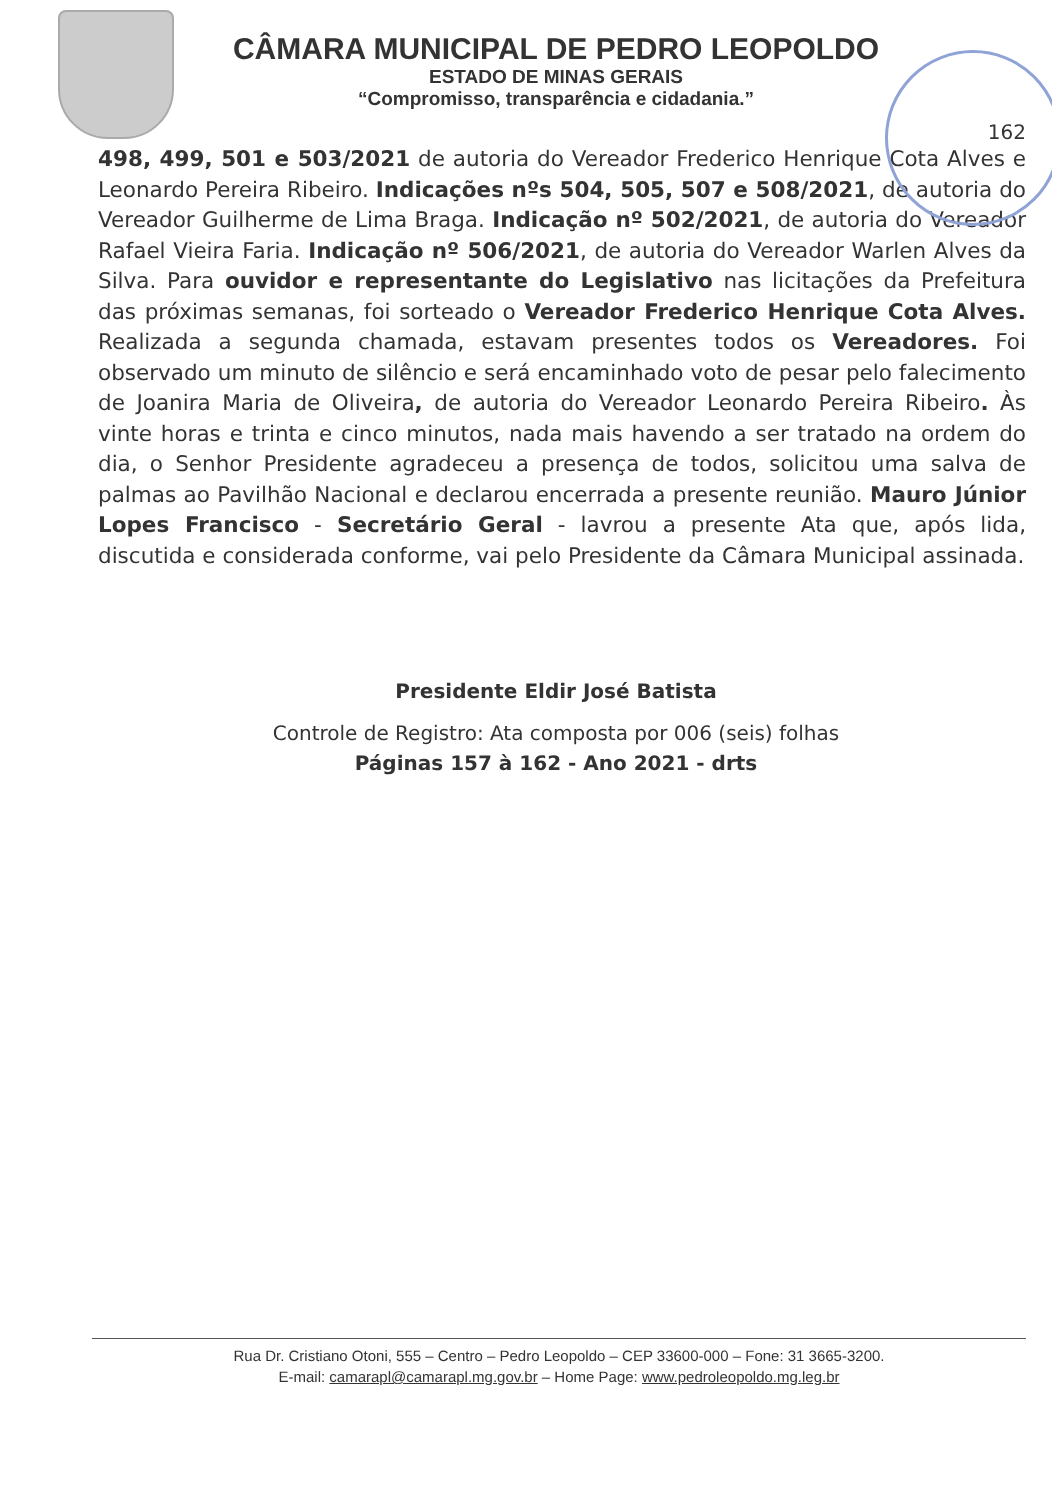CÂMARA MUNICIPAL DE PEDRO LEOPOLDO
ESTADO DE MINAS GERAIS
“Compromisso, transparência e cidadania.”
162
498, 499, 501 e 503/2021 de autoria do Vereador Frederico Henrique Cota Alves e Leonardo Pereira Ribeiro. Indicações nºs 504, 505, 507 e 508/2021, de autoria do Vereador Guilherme de Lima Braga. Indicação nº 502/2021, de autoria do Vereador Rafael Vieira Faria. Indicação nº 506/2021, de autoria do Vereador Warlen Alves da Silva. Para ouvidor e representante do Legislativo nas licitações da Prefeitura das próximas semanas, foi sorteado o Vereador Frederico Henrique Cota Alves. Realizada a segunda chamada, estavam presentes todos os Vereadores. Foi observado um minuto de silêncio e será encaminhado voto de pesar pelo falecimento de Joanira Maria de Oliveira, de autoria do Vereador Leonardo Pereira Ribeiro. Às vinte horas e trinta e cinco minutos, nada mais havendo a ser tratado na ordem do dia, o Senhor Presidente agradeceu a presença de todos, solicitou uma salva de palmas ao Pavilhão Nacional e declarou encerrada a presente reunião. Mauro Júnior Lopes Francisco - Secretário Geral - lavrou a presente Ata que, após lida, discutida e considerada conforme, vai pelo Presidente da Câmara Municipal assinada.
Presidente Eldir José Batista
Controle de Registro: Ata composta por 006 (seis) folhas
Páginas 157 à 162 - Ano 2021 - drts
Rua Dr. Cristiano Otoni, 555 – Centro – Pedro Leopoldo – CEP 33600-000 – Fone: 31 3665-3200.
E-mail: camarapl@camarapl.mg.gov.br – Home Page: www.pedroleopoldo.mg.leg.br